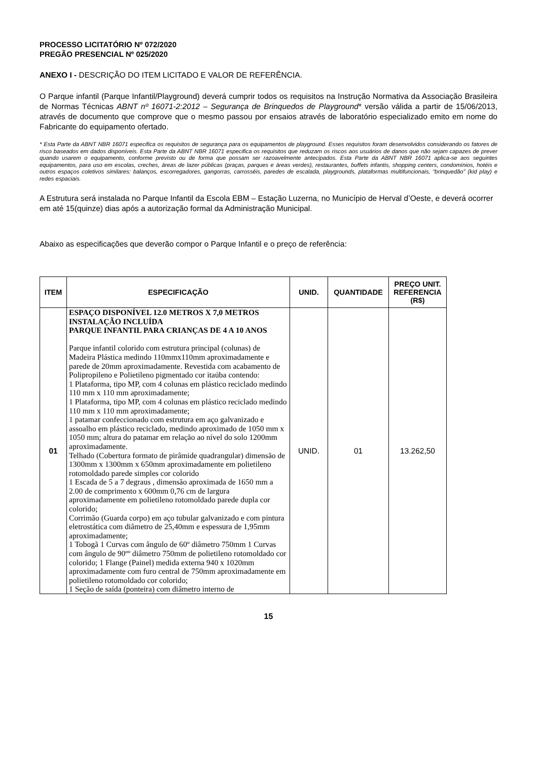PROCESSO LICITATÓRIO Nº 072/2020
PREGÃO PRESENCIAL Nº 025/2020
ANEXO I - DESCRIÇÃO DO ITEM LICITADO E VALOR DE REFERÊNCIA.
O Parque infantil (Parque Infantil/Playground) deverá cumprir todos os requisitos na Instrução Normativa da Associação Brasileira de Normas Técnicas ABNT nº 16071-2:2012 – Segurança de Brinquedos de Playground* versão válida a partir de 15/06/2013, através de documento que comprove que o mesmo passou por ensaios através de laboratório especializado emito em nome do Fabricante do equipamento ofertado.
* Esta Parte da ABNT NBR 16071 especifica os requisitos de segurança para os equipamentos de playground. Esses requisitos foram desenvolvidos considerando os fatores de risco baseados em dados disponíveis. Esta Parte da ABNT NBR 16071 especifica os requisitos que reduzam os riscos aos usuários de danos que não sejam capazes de prever quando usarem o equipamento, conforme previsto ou de forma que possam ser razoavelmente antecipados. Esta Parte da ABNT NBR 16071 aplica-se aos seguintes equipamentos, para uso em escolas, creches, áreas de lazer públicas (praças, parques e áreas verdes), restaurantes, buffets infantis, shopping centers, condomínios, hotéis e outros espaços coletivos similares: balanços, escorregadores, gangorras, carrosséis, paredes de escalada, playgrounds, plataformas multifuncionais, “brinquedão” (kid play) e redes espaciais.
A Estrutura será instalada no Parque Infantil da Escola EBM – Estação Luzerna, no Município de Herval d’Oeste, e deverá ocorrer em até 15(quinze) dias após a autorização formal da Administração Municipal.
Abaixo as especificações que deverão compor o Parque Infantil e o preço de referência:
| ITEM | ESPECIFICAÇÃO | UNID. | QUANTIDADE | PREÇO UNIT. REFERENCIA (R$) |
| --- | --- | --- | --- | --- |
| 01 | ESPAÇO DISPONÍVEL 12.0 METROS X 7,0 METROS INSTALAÇÃO INCLUÍDA PARQUE INFANTIL PARA CRIANÇAS DE 4 A 10 ANOS Parque infantil colorido com estrutura principal (colunas) de Madeira Plástica medindo 110mmx110mm aproximadamente e parede de 20mm aproximadamente. Revestida com acabamento de Polipropileno e Polietileno pigmentado cor itaúba contendo: 1 Plataforma, tipo MP, com 4 colunas em plástico reciclado medindo 110 mm x 110 mm aproximadamente; 1 Plataforma, tipo MP, com 4 colunas em plástico reciclado medindo 110 mm x 110 mm aproximadamente; 1 patamar confeccionado com estrutura em aço galvanizado e assoalho em plástico reciclado, medindo aproximado de 1050 mm x 1050 mm; altura do patamar em relação ao nível do solo 1200mm aproximadamente. Telhado (Cobertura formato de pirâmide quadrangular) dimensão de 1300mm x 1300mm x 650mm aproximadamente em polietileno rotomoldado parede simples cor colorido 1 Escada de 5 a 7 degraus , dimensão aproximada de 1650 mm a 2.00 de comprimento x 600mm 0,76 cm de largura aproximadamente em polietileno rotomoldado parede dupla cor colorido; Corrimão (Guarda corpo) em aço tubular galvanizado e com pintura eletrostática com diâmetro de 25,40mm e espessura de 1,95mm aproximadamente; 1 Tobogã 1 Curvas com ângulo de 60º diâmetro 750mm 1 Curvas com ângulo de 90ºº diâmetro 750mm de polietileno rotomoldado cor colorido; 1 Flange (Painel) medida externa 940 x 1020mm aproximadamente com furo central de 750mm aproximadamente em polietileno rotomoldado cor colorido; 1 Seção de saída (ponteira) com diâmetro interno de | UNID. | 01 | 13.262,50 |
15